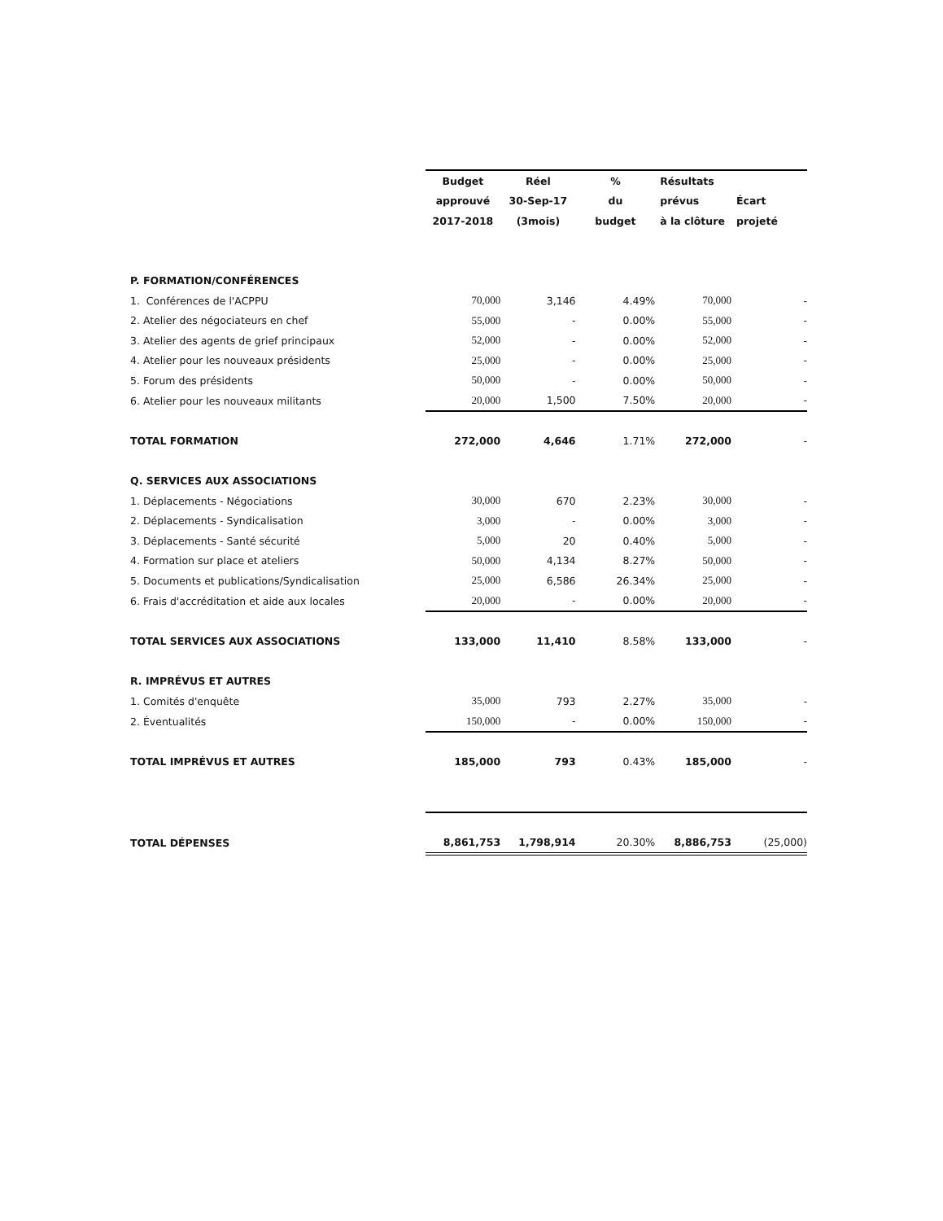| | Budget | Réel | % | Résultats | |
| | approuvé | 30-Sep-17 | du | prévus | Écart |
| | 2017-2018 | (3mois) | budget | à la clôture | projeté |
| P. FORMATION/CONFÉRENCES | | | | | |
| 1. Conférences de l'ACPPU | 70,000 | 3,146 | 4.49% | 70,000 | - |
| 2. Atelier des négociateurs en chef | 55,000 | - | 0.00% | 55,000 | - |
| 3. Atelier des agents de grief principaux | 52,000 | - | 0.00% | 52,000 | - |
| 4. Atelier pour les nouveaux présidents | 25,000 | - | 0.00% | 25,000 | - |
| 5. Forum des présidents | 50,000 | - | 0.00% | 50,000 | - |
| 6. Atelier pour les nouveaux militants | 20,000 | 1,500 | 7.50% | 20,000 | - |
| TOTAL FORMATION | 272,000 | 4,646 | 1.71% | 272,000 | - |
| Q. SERVICES AUX ASSOCIATIONS | | | | | |
| 1. Déplacements - Négociations | 30,000 | 670 | 2.23% | 30,000 | - |
| 2. Déplacements - Syndicalisation | 3,000 | - | 0.00% | 3,000 | - |
| 3. Déplacements - Santé sécurité | 5,000 | 20 | 0.40% | 5,000 | - |
| 4. Formation sur place et ateliers | 50,000 | 4,134 | 8.27% | 50,000 | - |
| 5. Documents et publications/Syndicalisation | 25,000 | 6,586 | 26.34% | 25,000 | - |
| 6. Frais d'accréditation et aide aux locales | 20,000 | - | 0.00% | 20,000 | - |
| TOTAL SERVICES AUX ASSOCIATIONS | 133,000 | 11,410 | 8.58% | 133,000 | - |
| R. IMPRÉVUS ET AUTRES | | | | | |
| 1. Comités d'enquête | 35,000 | 793 | 2.27% | 35,000 | - |
| 2. Éventualités | 150,000 | - | 0.00% | 150,000 | - |
| TOTAL IMPRÉVUS ET AUTRES | 185,000 | 793 | 0.43% | 185,000 | - |
| TOTAL DÉPENSES | 8,861,753 | 1,798,914 | 20.30% | 8,886,753 | (25,000) |